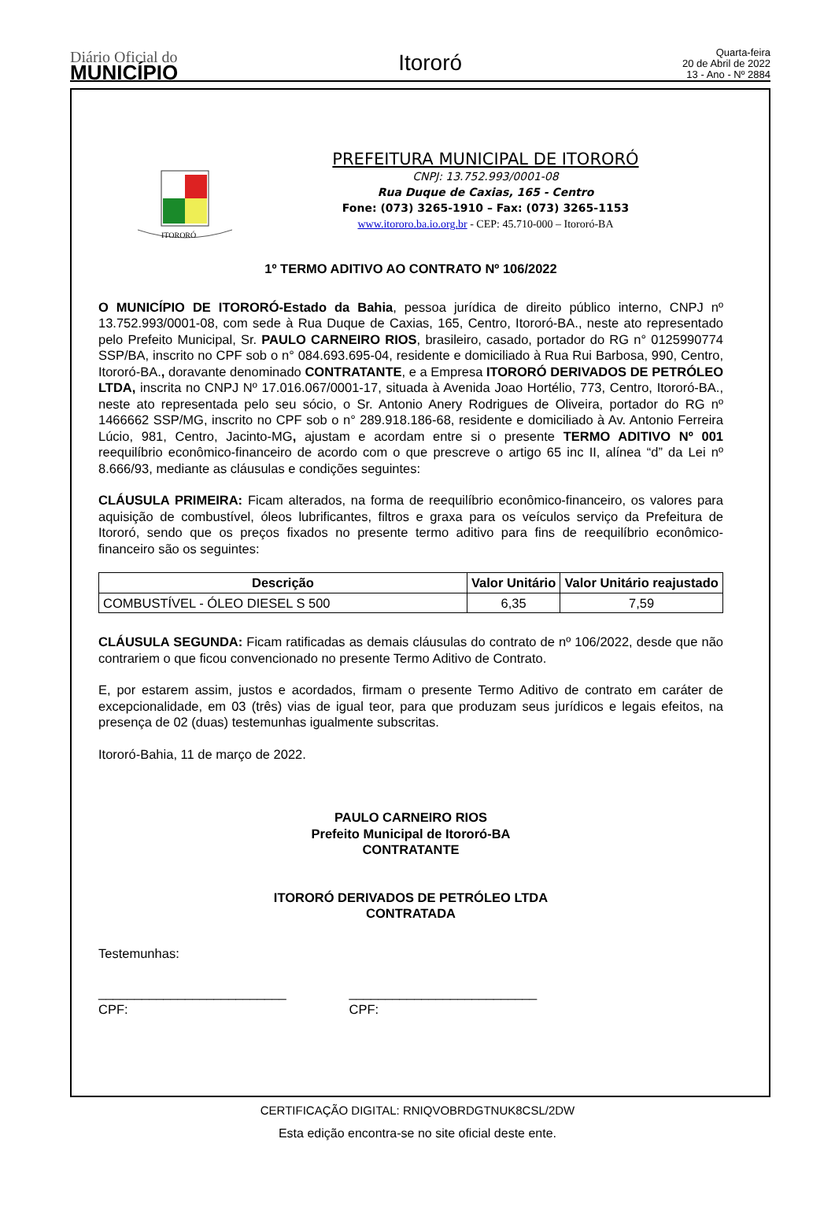Diário Oficial do
MUNICÍPIO
Itororó
Quarta-feira
20 de Abril de 2022
13 - Ano - Nº 2884
ITORORÓ
PREFEITURA MUNICIPAL DE ITORORÓ
CNPJ: 13.752.993/0001-08
Rua Duque de Caxias, 165 - Centro
Fone: (073) 3265-1910 – Fax: (073) 3265-1153
www.itororo.ba.io.org.br - CEP: 45.710-000 – Itororó-BA
1º TERMO ADITIVO AO CONTRATO Nº 106/2022
O MUNICÍPIO DE ITORORÓ-Estado da Bahia, pessoa jurídica de direito público interno, CNPJ nº 13.752.993/0001-08, com sede à Rua Duque de Caxias, 165, Centro, Itororó-BA., neste ato representado pelo Prefeito Municipal, Sr. PAULO CARNEIRO RIOS, brasileiro, casado, portador do RG n° 0125990774 SSP/BA, inscrito no CPF sob o n° 084.693.695-04, residente e domiciliado à Rua Rui Barbosa, 990, Centro, Itororó-BA., doravante denominado CONTRATANTE, e a Empresa ITORORÓ DERIVADOS DE PETRÓLEO LTDA, inscrita no CNPJ Nº 17.016.067/0001-17, situada à Avenida Joao Hortélio, 773, Centro, Itororó-BA., neste ato representada pelo seu sócio, o Sr. Antonio Anery Rodrigues de Oliveira, portador do RG nº 1466662 SSP/MG, inscrito no CPF sob o n° 289.918.186-68, residente e domiciliado à Av. Antonio Ferreira Lúcio, 981, Centro, Jacinto-MG, ajustam e acordam entre si o presente TERMO ADITIVO Nº 001 reequilíbrio econômico-financeiro de acordo com o que prescreve o artigo 65 inc II, alínea “d” da Lei nº 8.666/93, mediante as cláusulas e condições seguintes:
CLÁUSULA PRIMEIRA: Ficam alterados, na forma de reequilíbrio econômico-financeiro, os valores para aquisição de combustível, óleos lubrificantes, filtros e graxa para os veículos serviço da Prefeitura de Itororó, sendo que os preços fixados no presente termo aditivo para fins de reequilíbrio econômico-financeiro são os seguintes:
| Descrição | Valor Unitário | Valor Unitário reajustado |
| --- | --- | --- |
| COMBUSTÍVEL - ÓLEO DIESEL S 500 | 6,35 | 7,59 |
CLÁUSULA SEGUNDA: Ficam ratificadas as demais cláusulas do contrato de nº 106/2022, desde que não contrariem o que ficou convencionado no presente Termo Aditivo de Contrato.
E, por estarem assim, justos e acordados, firmam o presente Termo Aditivo de contrato em caráter de excepcionalidade, em 03 (três) vias de igual teor, para que produzam seus jurídicos e legais efeitos, na presença de 02 (duas) testemunhas igualmente subscritas.
Itororó-Bahia, 11 de março de 2022.
PAULO CARNEIRO RIOS
Prefeito Municipal de Itororó-BA
CONTRATANTE
ITORORÓ DERIVADOS DE PETRÓLEO LTDA
CONTRATADA
Testemunhas:
__________________________
CPF:
__________________________
CPF:
CERTIFICAÇÃO DIGITAL: RNIQVOBRDGTNUK8CSL/2DW
Esta edição encontra-se no site oficial deste ente.